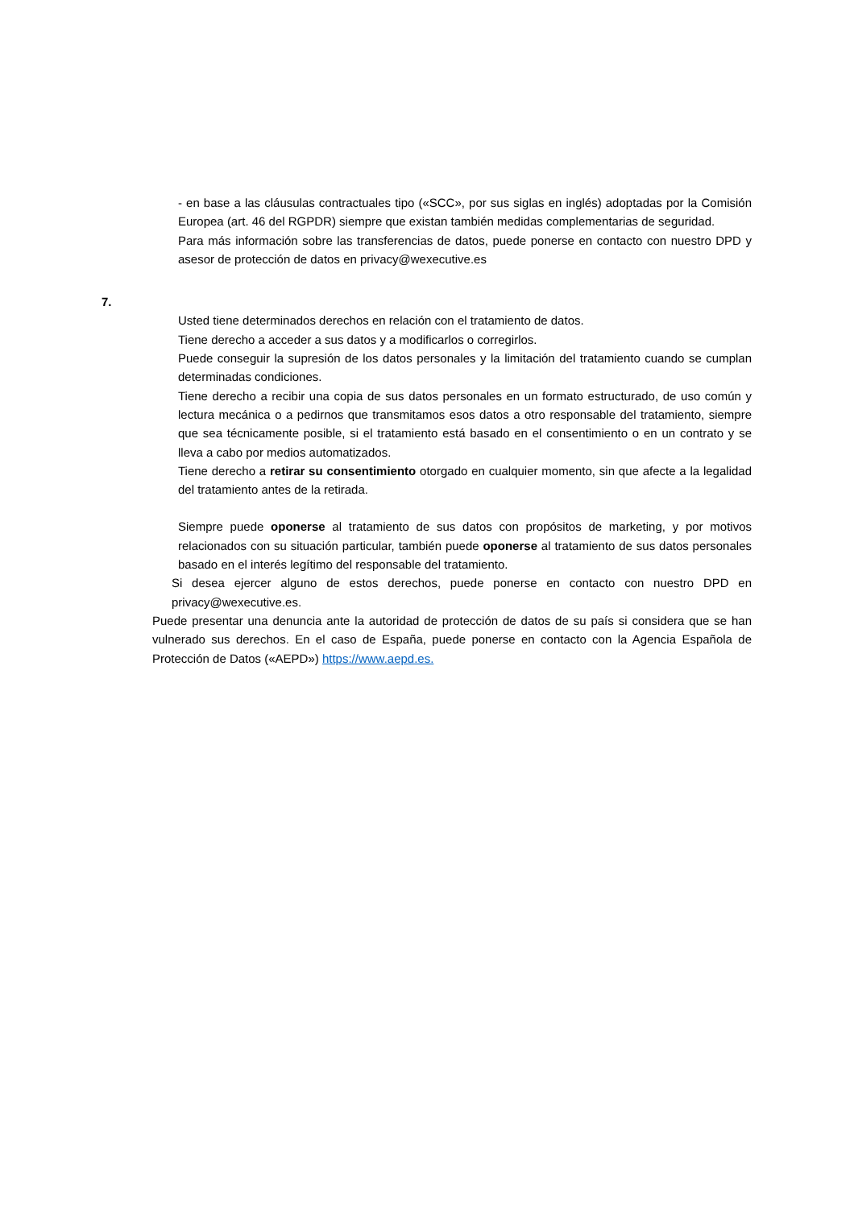- en base a las cláusulas contractuales tipo («SCC», por sus siglas en inglés) adoptadas por la Comisión Europea (art. 46 del RGPDR) siempre que existan también medidas complementarias de seguridad.
Para más información sobre las transferencias de datos, puede ponerse en contacto con nuestro DPD y asesor de protección de datos en privacy@wexecutive.es
7.
Usted tiene determinados derechos en relación con el tratamiento de datos.
Tiene derecho a acceder a sus datos y a modificarlos o corregirlos.
Puede conseguir la supresión de los datos personales y la limitación del tratamiento cuando se cumplan determinadas condiciones.
Tiene derecho a recibir una copia de sus datos personales en un formato estructurado, de uso común y lectura mecánica o a pedirnos que transmitamos esos datos a otro responsable del tratamiento, siempre que sea técnicamente posible, si el tratamiento está basado en el consentimiento o en un contrato y se lleva a cabo por medios automatizados.
Tiene derecho a retirar su consentimiento otorgado en cualquier momento, sin que afecte a la legalidad del tratamiento antes de la retirada.
Siempre puede oponerse al tratamiento de sus datos con propósitos de marketing, y por motivos relacionados con su situación particular, también puede oponerse al tratamiento de sus datos personales basado en el interés legítimo del responsable del tratamiento.
Si desea ejercer alguno de estos derechos, puede ponerse en contacto con nuestro DPD en privacy@wexecutive.es.
Puede presentar una denuncia ante la autoridad de protección de datos de su país si considera que se han vulnerado sus derechos. En el caso de España, puede ponerse en contacto con la Agencia Española de Protección de Datos («AEPD») https://www.aepd.es.